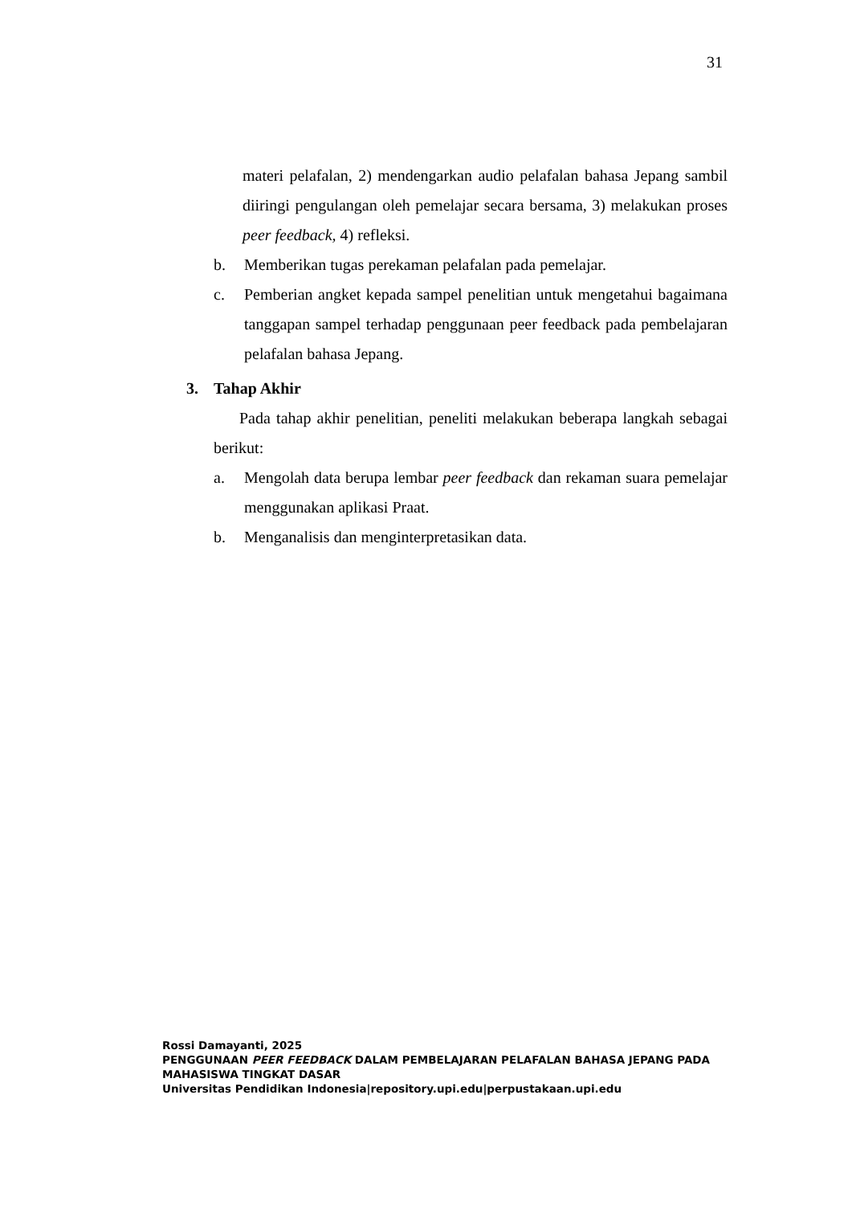31
materi pelafalan, 2) mendengarkan audio pelafalan bahasa Jepang sambil diiringi pengulangan oleh pemelajar secara bersama, 3) melakukan proses peer feedback, 4) refleksi.
b. Memberikan tugas perekaman pelafalan pada pemelajar.
c. Pemberian angket kepada sampel penelitian untuk mengetahui bagaimana tanggapan sampel terhadap penggunaan peer feedback pada pembelajaran pelafalan bahasa Jepang.
3. Tahap Akhir
Pada tahap akhir penelitian, peneliti melakukan beberapa langkah sebagai berikut:
a. Mengolah data berupa lembar peer feedback dan rekaman suara pemelajar menggunakan aplikasi Praat.
b. Menganalisis dan menginterpretasikan data.
Rossi Damayanti, 2025
PENGGUNAAN PEER FEEDBACK DALAM PEMBELAJARAN PELAFALAN BAHASA JEPANG PADA
MAHASISWA TINGKAT DASAR
Universitas Pendidikan Indonesia|repository.upi.edu|perpustakaan.upi.edu